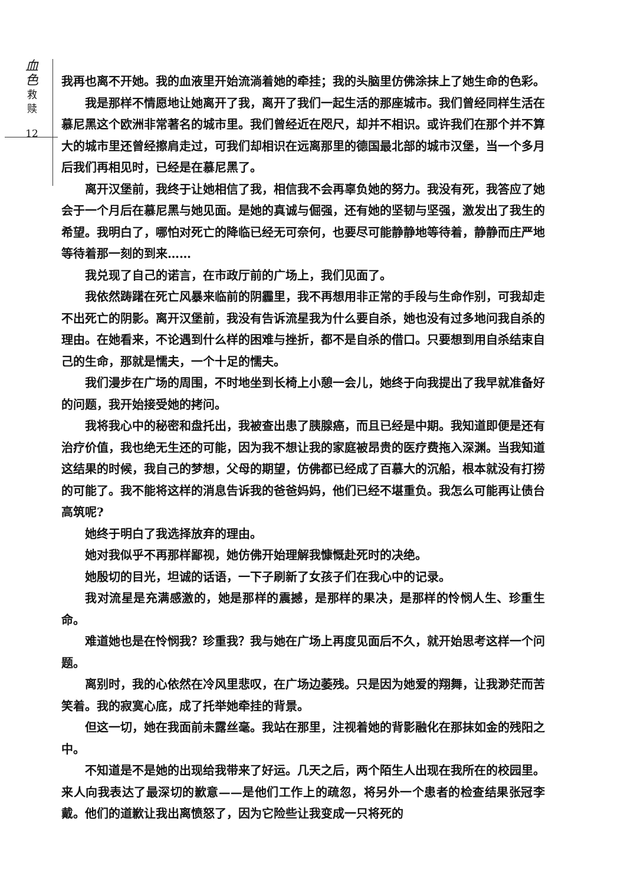血
色
救
赎
12
我再也离不开她。我的血液里开始流淌着她的牵挂；我的头脑里仿佛涂抹上了她生命的色彩。
我是那样不情愿地让她离开了我，离开了我们一起生活的那座城市。我们曾经同样生活在慕尼黑这个欧洲非常著名的城市里。我们曾经近在咫尺，却并不相识。或许我们在那个并不算大的城市里还曾经擦肩走过，可我们却相识在远离那里的德国最北部的城市汉堡，当一个多月后我们再相见时，已经是在慕尼黑了。
离开汉堡前，我终于让她相信了我，相信我不会再辜负她的努力。我没有死，我答应了她会于一个月后在慕尼黑与她见面。是她的真诚与倔强，还有她的坚韧与坚强，激发出了我生的希望。我明白了，哪怕对死亡的降临已经无可奈何，也要尽可能静静地等待着，静静而庄严地等待着那一刻的到来……
我兑现了自己的诺言，在市政厅前的广场上，我们见面了。
我依然踌躇在死亡风暴来临前的阴霾里，我不再想用非正常的手段与生命作别，可我却走不出死亡的阴影。离开汉堡前，我没有告诉流星我为什么要自杀，她也没有过多地问我自杀的理由。在她看来，不论遇到什么样的困难与挫折，都不是自杀的借口。只要想到用自杀结束自己的生命，那就是懦夫，一个十足的懦夫。
我们漫步在广场的周围，不时地坐到长椅上小憩一会儿，她终于向我提出了我早就准备好的问题，我开始接受她的拷问。
我将我心中的秘密和盘托出，我被查出患了胰腺癌，而且已经是中期。我知道即便是还有治疗价值，我也绝无生还的可能，因为我不想让我的家庭被昂贵的医疗费拖入深渊。当我知道这结果的时候，我自己的梦想，父母的期望，仿佛都已经成了百慕大的沉船，根本就没有打捞的可能了。我不能将这样的消息告诉我的爸爸妈妈，他们已经不堪重负。我怎么可能再让债台高筑呢?
她终于明白了我选择放弃的理由。
她对我似乎不再那样鄙视，她仿佛开始理解我慷慨赴死时的决绝。
她殷切的目光，坦诚的话语，一下子刷新了女孩子们在我心中的记录。
我对流星是充满感激的，她是那样的震撼，是那样的果决，是那样的怜悯人生、珍重生命。
难道她也是在怜悯我？珍重我？我与她在广场上再度见面后不久，就开始思考这样一个问题。
离别时，我的心依然在冷风里悲叹，在广场边萎残。只是因为她爱的翔舞，让我渺茫而苦笑着。我的寂寞心底，成了托举她牵挂的背景。
但这一切，她在我面前未露丝毫。我站在那里，注视着她的背影融化在那抹如金的残阳之中。
不知道是不是她的出现给我带来了好运。几天之后，两个陌生人出现在我所在的校园里。来人向我表达了最深切的歉意——是他们工作上的疏忽，将另外一个患者的检查结果张冠李戴。他们的道歉让我出离愤怒了，因为它险些让我变成一只将死的